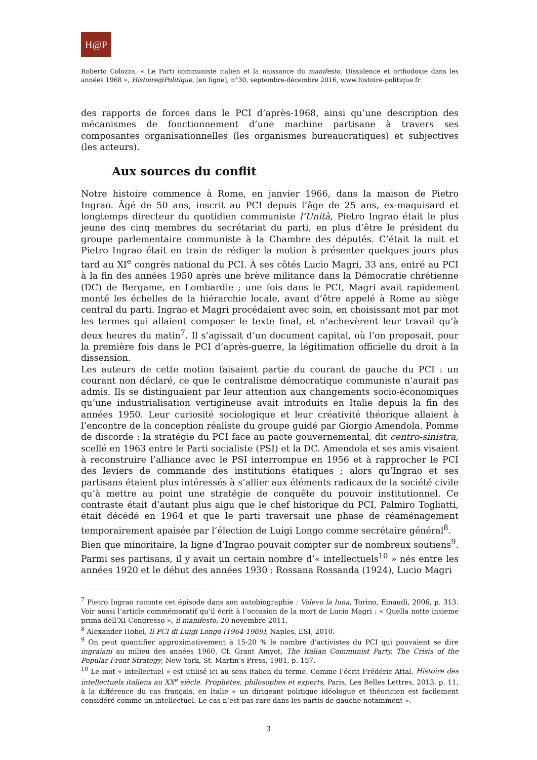H@P
Roberto Colozza, « Le Parti communiste italien et la naissance du manifesto. Dissidence et orthodoxie dans les années 1968 », Histoire@Politique, [en ligne], n°30, septembre-décembre 2016, www.histoire-politique.fr
des rapports de forces dans le PCI d’après-1968, ainsi qu’une description des mécanismes de fonctionnement d’une machine partisane à travers ses composantes organisationnelles (les organismes bureaucratiques) et subjectives (les acteurs).
Aux sources du conflit
Notre histoire commence à Rome, en janvier 1966, dans la maison de Pietro Ingrao. Âgé de 50 ans, inscrit au PCI depuis l’âge de 25 ans, ex-maquisard et longtemps directeur du quotidien communiste l’Unità, Pietro Ingrao était le plus jeune des cinq membres du secrétariat du parti, en plus d’être le président du groupe parlementaire communiste à la Chambre des députés. C’était la nuit et Pietro Ingrao était en train de rédiger la motion à présenter quelques jours plus tard au XI<sup>e</sup> congrès national du PCI. À ses côtés Lucio Magri, 33 ans, entré au PCI à la fin des années 1950 après une brève militance dans la Démocratie chrétienne (DC) de Bergame, en Lombardie ; une fois dans le PCI, Magri avait rapidement monté les échelles de la hiérarchie locale, avant d’être appelé à Rome au siège central du parti. Ingrao et Magri procédaient avec soin, en choisissant mot par mot les termes qui allaient composer le texte final, et n’achevèrent leur travail qu’à deux heures du matin<sup>7</sup>. Il s’agissait d’un document capital, où l’on proposait, pour la première fois dans le PCI d’après-guerre, la légitimation officielle du droit à la dissension.
Les auteurs de cette motion faisaient partie du courant de gauche du PCI : un courant non déclaré, ce que le centralisme démocratique communiste n’aurait pas admis. Ils se distinguaient par leur attention aux changements socio-économiques qu’une industrialisation vertigineuse avait introduits en Italie depuis la fin des années 1950. Leur curiosité sociologique et leur créativité théorique allaient à l’encontre de la conception réaliste du groupe guidé par Giorgio Amendola. Pomme de discorde : la stratégie du PCI face au pacte gouvernemental, dit centro-sinistra, scellé en 1963 entre le Parti socialiste (PSI) et la DC. Amendola et ses amis visaient à reconstruire l’alliance avec le PSI interrompue en 1956 et à rapprocher le PCI des leviers de commande des institutions étatiques ; alors qu’Ingrao et ses partisans étaient plus intéressés à s’allier aux éléments radicaux de la société civile qu’à mettre au point une stratégie de conquête du pouvoir institutionnel. Ce contraste était d’autant plus aigu que le chef historique du PCI, Palmiro Togliatti, était décédé en 1964 et que le parti traversait une phase de réaménagement temporairement apaisée par l’élection de Luigi Longo comme secrétaire général<sup>8</sup>.
Bien que minoritaire, la ligne d’Ingrao pouvait compter sur de nombreux soutiens<sup>9</sup>. Parmi ses partisans, il y avait un certain nombre d’« intellectuels<sup>10</sup> » nés entre les années 1920 et le début des années 1930 : Rossana Rossanda (1924), Lucio Magri
<sup>7</sup> Pietro Ingrao raconte cet épisode dans son autobiographie : Volevo la luna, Torino, Einaudi, 2006, p. 313. Voir aussi l’article commémoratif qu’il écrit à l’occasion de la mort de Lucio Magri : « Quella notte insieme prima dell’XI Congresso », il manifesto, 20 novembre 2011.
<sup>8</sup> Alexander Höbel, Il PCI di Luigi Longo (1964-1969), Naples, ESI, 2010.
<sup>9</sup> On peut quantifier approximativement à 15-20 % le nombre d’activistes du PCI qui pouvaient se dire ingraiani au milieu des années 1960. Cf. Grant Amyot, The Italian Communist Party. The Crisis of the Popular Front Strategy, New York, St. Martin’s Press, 1981, p. 157.
<sup>10</sup> Le mot « intellectuel » est utilisé ici au sens italien du terme. Comme l’écrit Frédéric Attal, Histoire des intellectuels italiens au XX<sup>e</sup> siècle. Prophètes, philosophes et experts, Paris, Les Belles Lettres, 2013, p. 11, à la différence du cas français, en Italie « un dirigeant politique idéologue et théoricien est facilement considéré comme un intellectuel. Le cas n’est pas rare dans les partis de gauche notamment ».
3